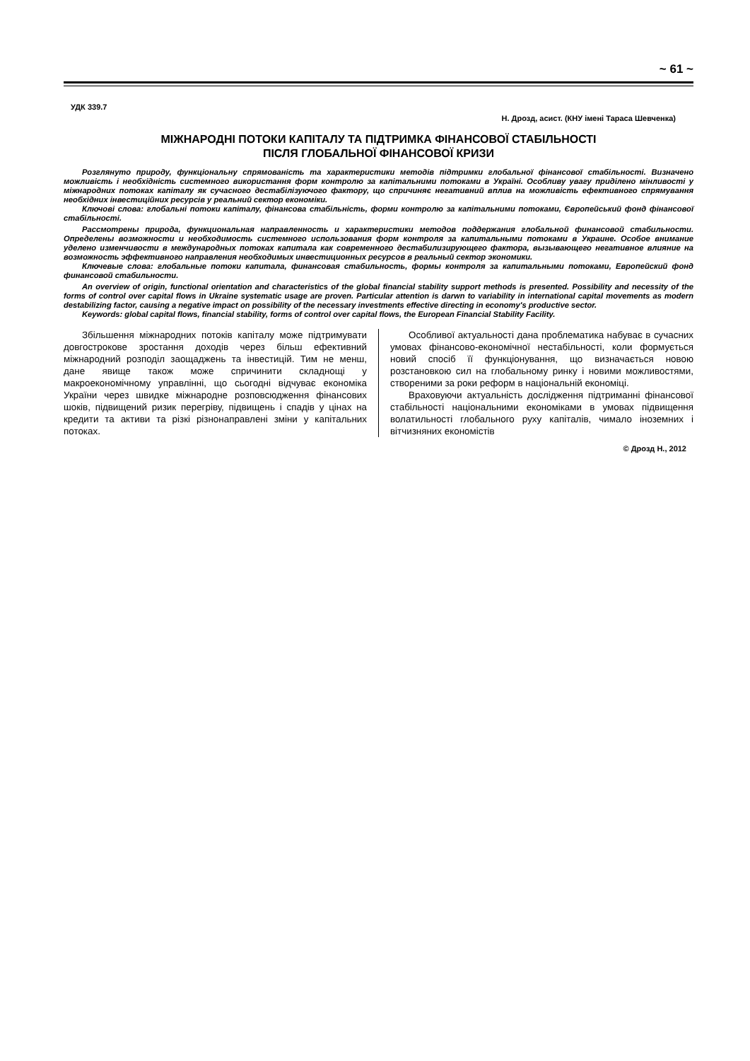~ 61 ~
УДК 339.7
Н. Дрозд, асист. (КНУ імені Тараса Шевченка)
МІЖНАРОДНІ ПОТОКИ КАПІТАЛУ ТА ПІДТРИМКА ФІНАНСОВОЇ СТАБІЛЬНОСТІ
ПІСЛЯ ГЛОБАЛЬНОЇ ФІНАНСОВОЇ КРИЗИ
Розглянуто природу, функціональну спрямованість та характеристики методів підтримки глобальної фінансової стабільності. Визначено можливість і необхідність системного використання форм контролю за капітальними потоками в Україні. Особливу увагу приділено мінливості у міжнародних потоках капіталу як сучасного дестабілізуючого фактору, що спричиняє негативний вплив на можливість ефективного спрямування необхідних інвестиційних ресурсів у реальний сектор економіки.
Ключові слова: глобальні потоки капіталу, фінансова стабільність, форми контролю за капітальними потоками, Європейський фонд фінансової стабільності.
Рассмотрены природа, функциональная направленность и характеристики методов поддержания глобальной финансовой стабильности. Определены возможности и необходимость системного использования форм контроля за капитальными потоками в Украине. Особое внимание уделено изменчивости в международных потоках капитала как современного дестабилизирующего фактора, вызывающего негативное влияние на возможность эффективного направления необходимых инвестиционных ресурсов в реальный сектор экономики.
Ключевые слова: глобальные потоки капитала, финансовая стабильность, формы контроля за капитальными потоками, Европейский фонд финансовой стабильности.
An overview of origin, functional orientation and characteristics of the global financial stability support methods is presented. Possibility and necessity of the forms of control over capital flows in Ukraine systematic usage are proven. Particular attention is darwn to variability in international capital movements as modern destabilizing factor, causing a negative impact on possibility of the necessary investments effective directing in economy's productive sector.
Keywords: global capital flows, financial stability, forms of control over capital flows, the European Financial Stability Facility.
Збільшення міжнародних потоків капіталу може підтримувати довгострокове зростання доходів через більш ефективний міжнародний розподіл заощаджень та інвестицій. Тим не менш, дане явище також може спричинити складнощі у макроекономічному управлінні, що сьогодні відчуває економіка України через швидке міжнародне розповсюдження фінансових шоків, підвищений ризик перегріву, підвищень і спадів у цінах на кредити та активи та різкі різнонаправлені зміни у капітальних потоках.
Особливої актуальності дана проблематика набуває в сучасних умовах фінансово-економічної нестабільності, коли формується новий спосіб її функціонування, що визначається новою розстановкою сил на глобальному ринку і новими можливостями, створеними за роки реформ в національній економіці.
Враховуючи актуальність дослідження підтриманні фінансової стабільності національними економіками в умовах підвищення волатильності глобального руху капіталів, чимало іноземних і вітчизняних економістів
© Дрозд Н., 2012